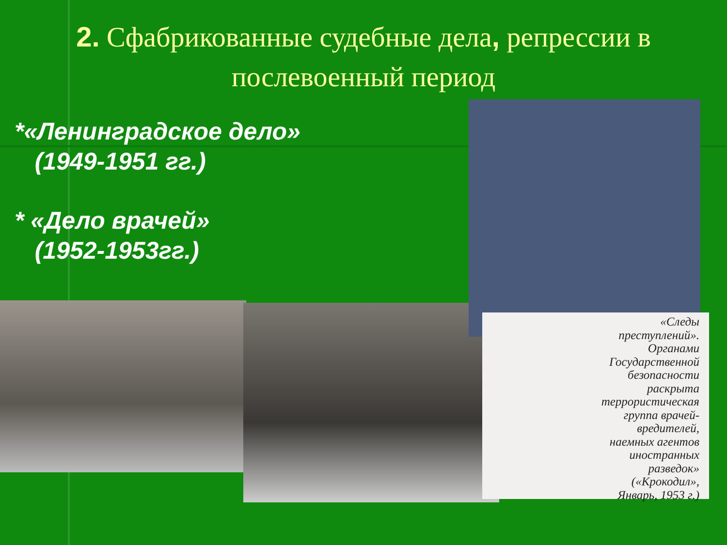2. Сфабрикованные судебные дела, репрессии в послевоенный период
*«Ленинградское дело»
(1949-1951 гг.)
* «Дело врачей»
(1952-1953гг.)
«Следы
преступлений».
Органами
Государственной
безопасности
раскрыта
террористическая
группа врачей-
вредителей,
наемных агентов
иностранных
разведок»
(«Крокодил»,
Январь, 1953 г.)